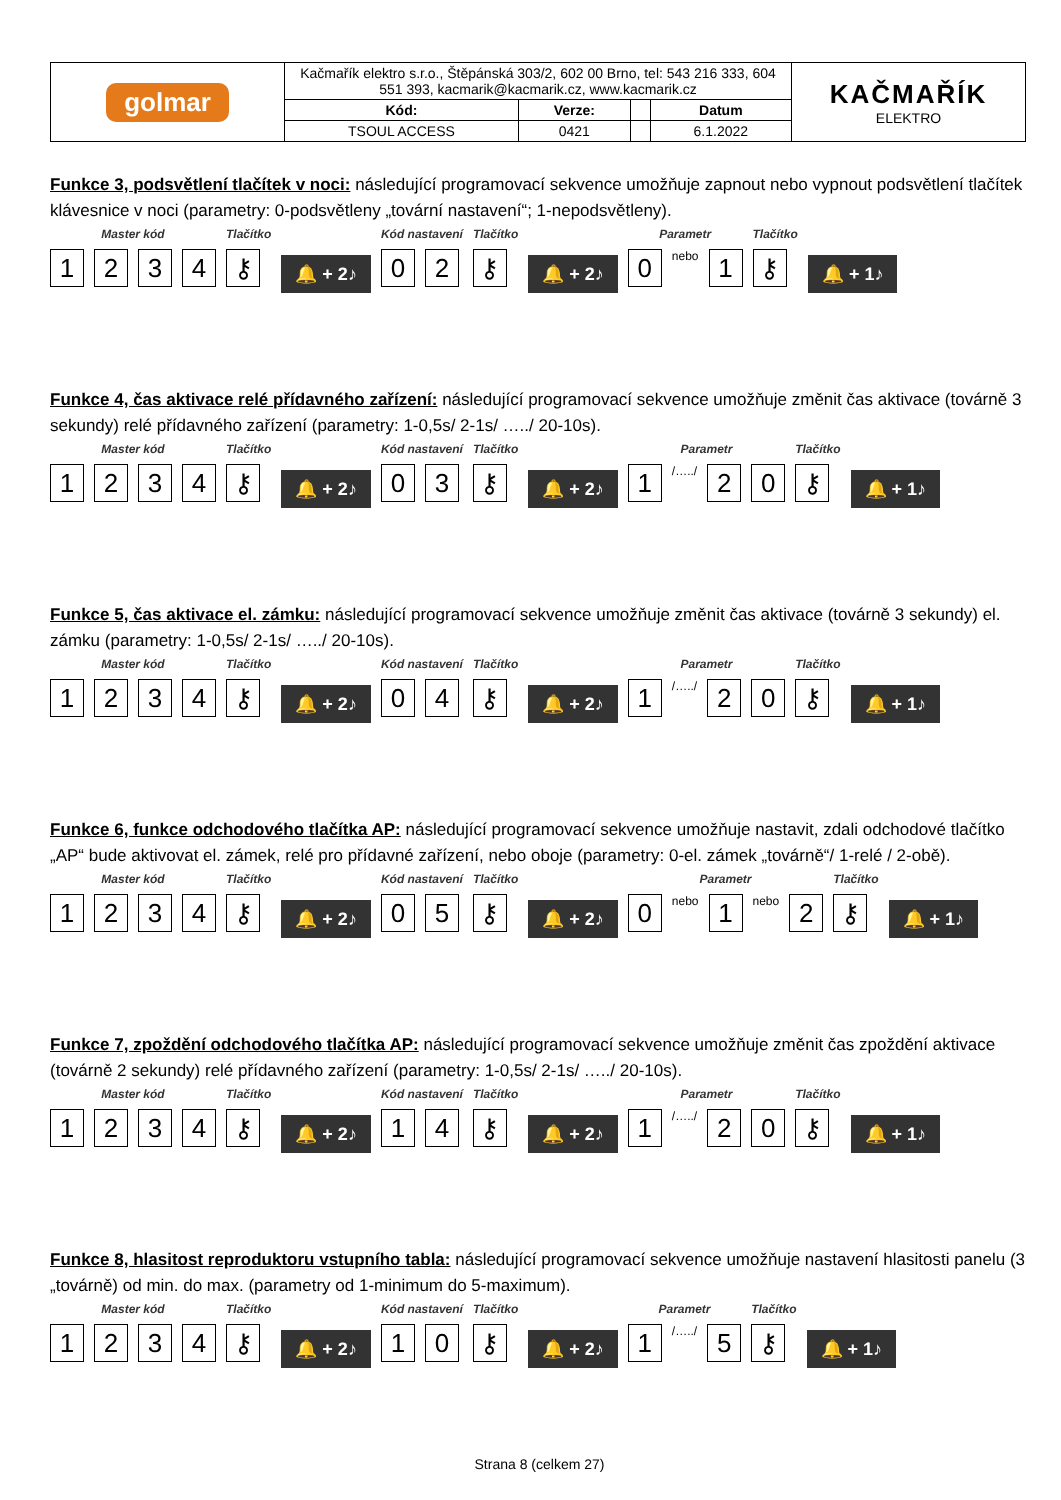| golmar | Kačmařík elektro s.r.o., Štěpánská 303/2, 602 00 Brno, tel: 543 216 333, 604 551 393, kacmarik@kacmarik.cz, www.kacmarik.cz | | | | KAČMAŘÍK ELEKTRO |
| | Kód: | Verze: | | Datum | |
| | TSOUL ACCESS | 0421 | | 6.1.2022 | |
Funkce 3, podsvětlení tlačítek v noci: následující programovací sekvence umožňuje zapnout nebo vypnout podsvětlení tlačítek klávesnice v noci (parametry: 0-podsvětleny „tovární nastavení“; 1-nepodsvětleny).
Master kód
1 2 3 4
Tlačítko
⚷
🔔 + 2♪
Kód nastavení
0 2
Tlačítko
⚷
🔔 + 2♪
Parametr
0
nebo
1
Tlačítko
⚷
🔔 + 1♪
Funkce 4, čas aktivace relé přídavného zařízení: následující programovací sekvence umožňuje změnit čas aktivace (továrně 3 sekundy) relé přídavného zařízení (parametry: 1-0,5s/ 2-1s/ …../ 20-10s).
Master kód
1 2 3 4
Tlačítko
⚷
🔔 + 2♪
Kód nastavení
0 3
Tlačítko
⚷
🔔 + 2♪
Parametr
1
/…../
2 0
Tlačítko
⚷
🔔 + 1♪
Funkce 5, čas aktivace el. zámku: následující programovací sekvence umožňuje změnit čas aktivace (továrně 3 sekundy) el. zámku (parametry: 1-0,5s/ 2-1s/ …../ 20-10s).
Master kód
1 2 3 4
Tlačítko
⚷
🔔 + 2♪
Kód nastavení
0 4
Tlačítko
⚷
🔔 + 2♪
Parametr
1
/…../
2 0
Tlačítko
⚷
🔔 + 1♪
Funkce 6, funkce odchodového tlačítka AP: následující programovací sekvence umožňuje nastavit, zdali odchodové tlačítko „AP“ bude aktivovat el. zámek, relé pro přídavné zařízení, nebo oboje (parametry: 0-el. zámek „továrně“/ 1-relé / 2-obě).
Master kód
1 2 3 4
Tlačítko
⚷
🔔 + 2♪
Kód nastavení
0 5
Tlačítko
⚷
🔔 + 2♪
Parametr
0
nebo
1
nebo
2
Tlačítko
⚷
🔔 + 1♪
Funkce 7, zpoždění odchodového tlačítka AP: následující programovací sekvence umožňuje změnit čas zpoždění aktivace (továrně 2 sekundy) relé přídavného zařízení (parametry: 1-0,5s/ 2-1s/ …../ 20-10s).
Master kód
1 2 3 4
Tlačítko
⚷
🔔 + 2♪
Kód nastavení
1 4
Tlačítko
⚷
🔔 + 2♪
Parametr
1
/…../
2 0
Tlačítko
⚷
🔔 + 1♪
Funkce 8, hlasitost reproduktoru vstupního tabla: následující programovací sekvence umožňuje nastavení hlasitosti panelu (3 „továrně) od min. do max. (parametry od 1-minimum do 5-maximum).
Master kód
1 2 3 4
Tlačítko
⚷
🔔 + 2♪
Kód nastavení
1 0
Tlačítko
⚷
🔔 + 2♪
Parametr
1
/…../
5
Tlačítko
⚷
🔔 + 1♪
Strana 8 (celkem 27)